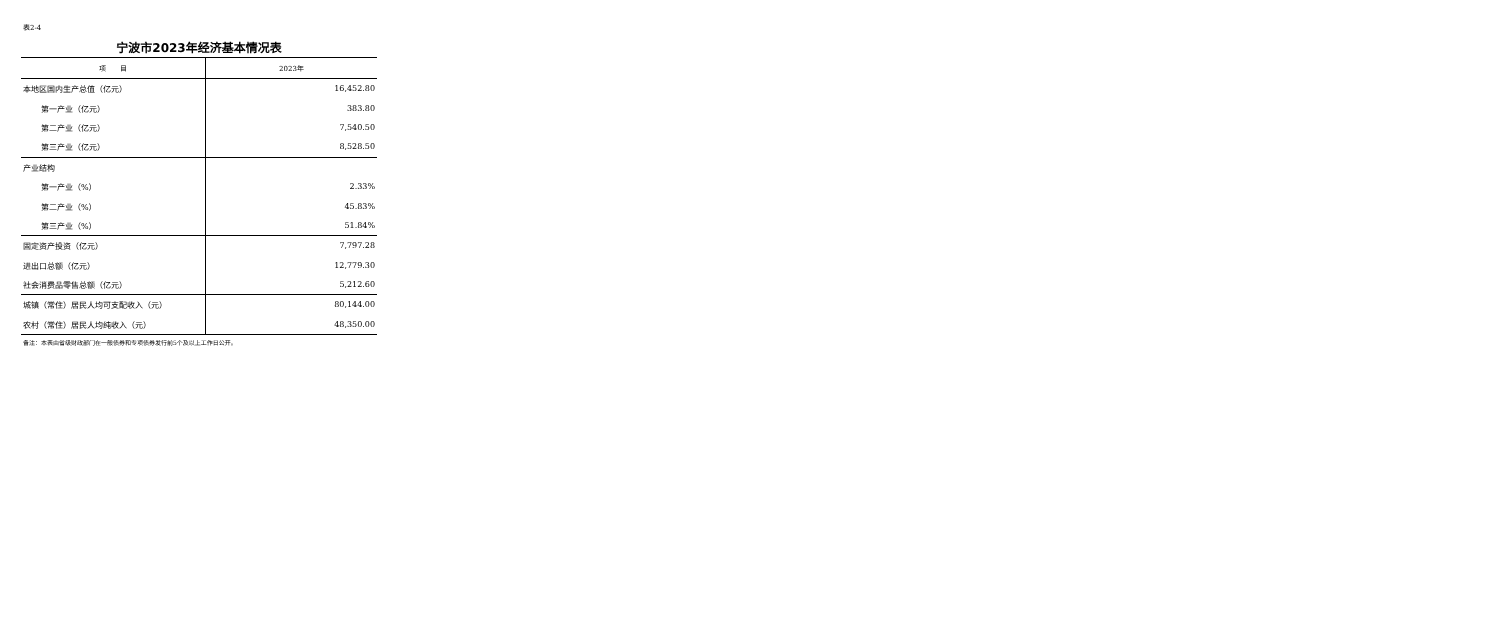表2-4
宁波市2023年经济基本情况表
| 项 目 | 2023年 |
| --- | --- |
| 本地区国内生产总值（亿元） | 16,452.80 |
| 第一产业（亿元） | 383.80 |
| 第二产业（亿元） | 7,540.50 |
| 第三产业（亿元） | 8,528.50 |
| 产业结构 | |
| 第一产业（%） | 2.33% |
| 第二产业（%） | 45.83% |
| 第三产业（%） | 51.84% |
| 固定资产投资（亿元） | 7,797.28 |
| 进出口总额（亿元） | 12,779.30 |
| 社会消费品零售总额（亿元） | 5,212.60 |
| 城镇（常住）居民人均可支配收入（元） | 80,144.00 |
| 农村（常住）居民人均纯收入（元） | 48,350.00 |
备注：本表由省级财政部门在一般债券和专项债券发行前5个及以上工作日公开。